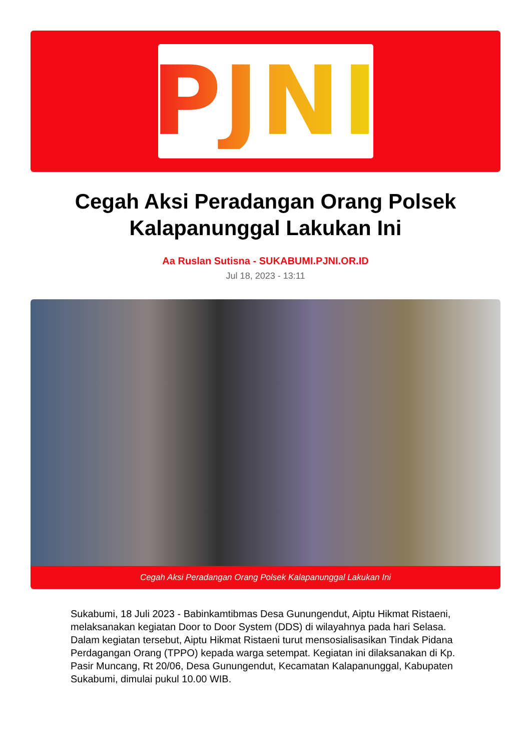PJNI
Cegah Aksi Peradangan Orang Polsek Kalapanunggal Lakukan Ini
Aa Ruslan Sutisna - SUKABUMI.PJNI.OR.ID
Jul 18, 2023 - 13:11
Cegah Aksi Peradangan Orang Polsek Kalapanunggal Lakukan Ini
Sukabumi, 18 Juli 2023 - Babinkamtibmas Desa Gunungendut, Aiptu Hikmat Ristaeni, melaksanakan kegiatan Door to Door System (DDS) di wilayahnya pada hari Selasa. Dalam kegiatan tersebut, Aiptu Hikmat Ristaeni turut mensosialisasikan Tindak Pidana Perdagangan Orang (TPPO) kepada warga setempat. Kegiatan ini dilaksanakan di Kp. Pasir Muncang, Rt 20/06, Desa Gunungendut, Kecamatan Kalapanunggal, Kabupaten Sukabumi, dimulai pukul 10.00 WIB.